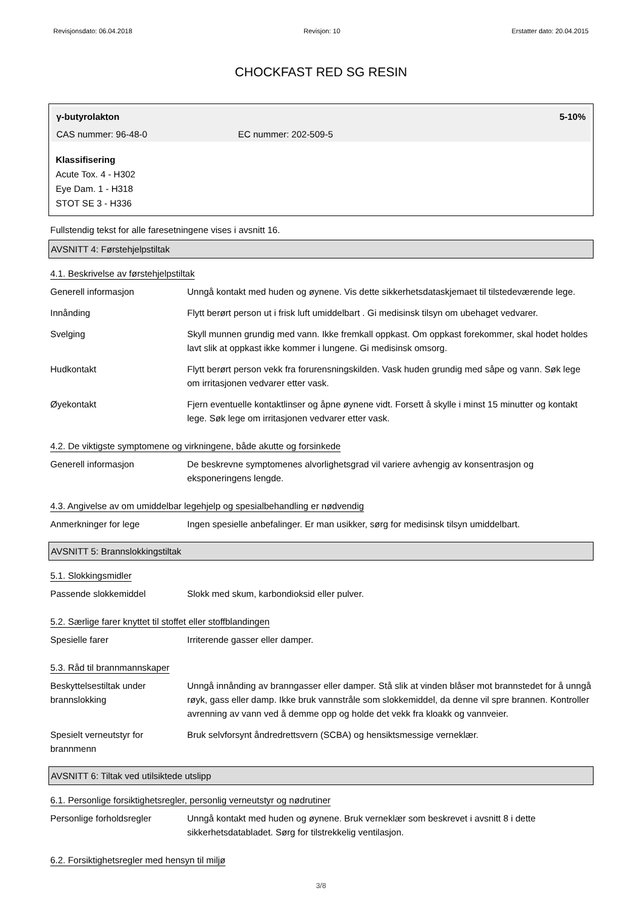Revisjonsdato: 06.04.2018 Revisjon: 10 Erstatter dato: 20.04.2015
CHOCKFAST RED SG RESIN
γ-butyrolakton 5-10%
CAS nummer: 96-48-0 EC nummer: 202-509-5
Klassifisering
Acute Tox. 4 - H302
Eye Dam. 1 - H318
STOT SE 3 - H336
Fullstendig tekst for alle faresetningene vises i avsnitt 16.
AVSNITT 4: Førstehjelpstiltak
4.1. Beskrivelse av førstehjelpstiltak
| Generell informasjon | Unngå kontakt med huden og øynene. Vis dette sikkerhetsdataskjemaet til tilstedeværende lege. |
| Innånding | Flytt berørt person ut i frisk luft umiddelbart . Gi medisinsk tilsyn om ubehaget vedvarer. |
| Svelging | Skyll munnen grundig med vann. Ikke fremkall oppkast. Om oppkast forekommer, skal hodet holdes lavt slik at oppkast ikke kommer i lungene. Gi medisinsk omsorg. |
| Hudkontakt | Flytt berørt person vekk fra forurensningskilden. Vask huden grundig med såpe og vann. Søk lege om irritasjonen vedvarer etter vask. |
| Øyekontakt | Fjern eventuelle kontaktlinser og åpne øynene vidt. Forsett å skylle i minst 15 minutter og kontakt lege. Søk lege om irritasjonen vedvarer etter vask. |
4.2. De viktigste symptomene og virkningene, både akutte og forsinkede
| Generell informasjon | De beskrevne symptomenes alvorlighetsgrad vil variere avhengig av konsentrasjon og eksponeringens lengde. |
4.3. Angivelse av om umiddelbar legehjelp og spesialbehandling er nødvendig
| Anmerkninger for lege | Ingen spesielle anbefalinger. Er man usikker, sørg for medisinsk tilsyn umiddelbart. |
AVSNITT 5: Brannslokkingstiltak
5.1. Slokkingsmidler
| Passende slokkemiddel | Slokk med skum, karbondioksid eller pulver. |
5.2. Særlige farer knyttet til stoffet eller stoffblandingen
| Spesielle farer | Irriterende gasser eller damper. |
5.3. Råd til brannmannskaper
| Beskyttelsestiltak under brannslokking | Unngå innånding av branngasser eller damper. Stå slik at vinden blåser mot brannstedet for å unngå røyk, gass eller damp. Ikke bruk vannstråle som slokkemiddel, da denne vil spre brannen. Kontroller avrenning av vann ved å demme opp og holde det vekk fra kloakk og vannveier. |
| Spesielt verneutstyr for brannmenn | Bruk selvforsynt åndredrettsvern (SCBA) og hensiktsmessige verneklær. |
AVSNITT 6: Tiltak ved utilsiktede utslipp
6.1. Personlige forsiktighetsregler, personlig verneutstyr og nødrutiner
| Personlige forholdsregler | Unngå kontakt med huden og øynene. Bruk verneklær som beskrevet i avsnitt 8 i dette sikkerhetsdatabladet. Sørg for tilstrekkelig ventilasjon. |
6.2. Forsiktighetsregler med hensyn til miljø
3/8